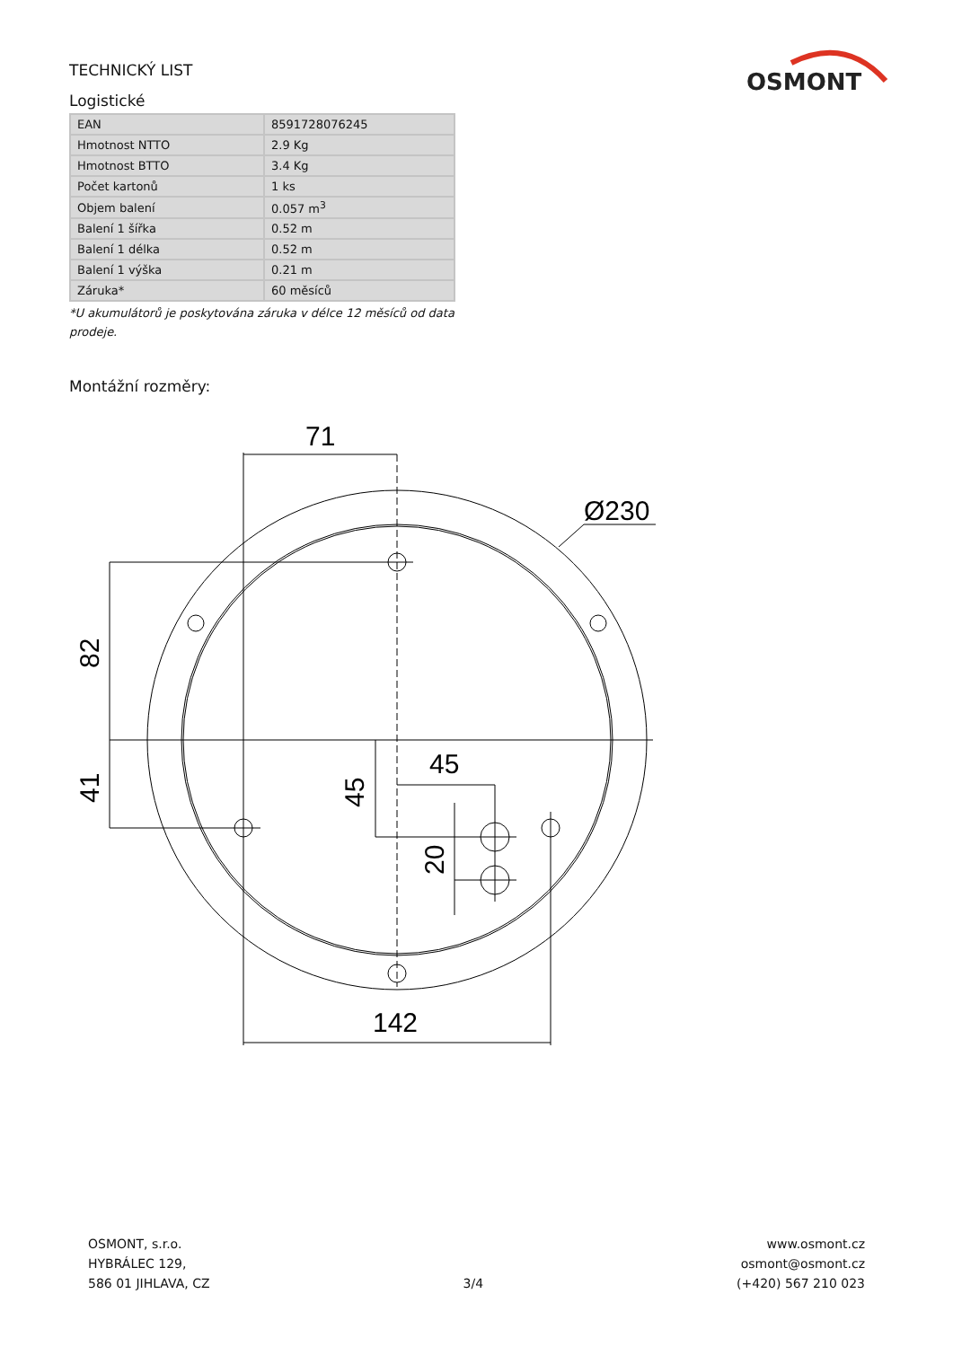OSMONT
TECHNICKÝ LIST
Logistické
| EAN | 8591728076245 |
| Hmotnost NTTO | 2.9 Kg |
| Hmotnost BTTO | 3.4 Kg |
| Počet kartonů | 1 ks |
| Objem balení | 0.057 m<sup>3</sup> |
| Balení 1 šířka | 0.52 m |
| Balení 1 délka | 0.52 m |
| Balení 1 výška | 0.21 m |
| Záruka* | 60 měsíců |
*U akumulátorů je poskytována záruka v délce 12 měsíců od data prodeje.
Montážní rozměry:
71
Ø230
45
142
82
41
45
20
OSMONT, s.r.o.
HYBRÁLEC 129,
586 01 JIHLAVA, CZ
3/4
www.osmont.cz
osmont@osmont.cz
(+420) 567 210 023